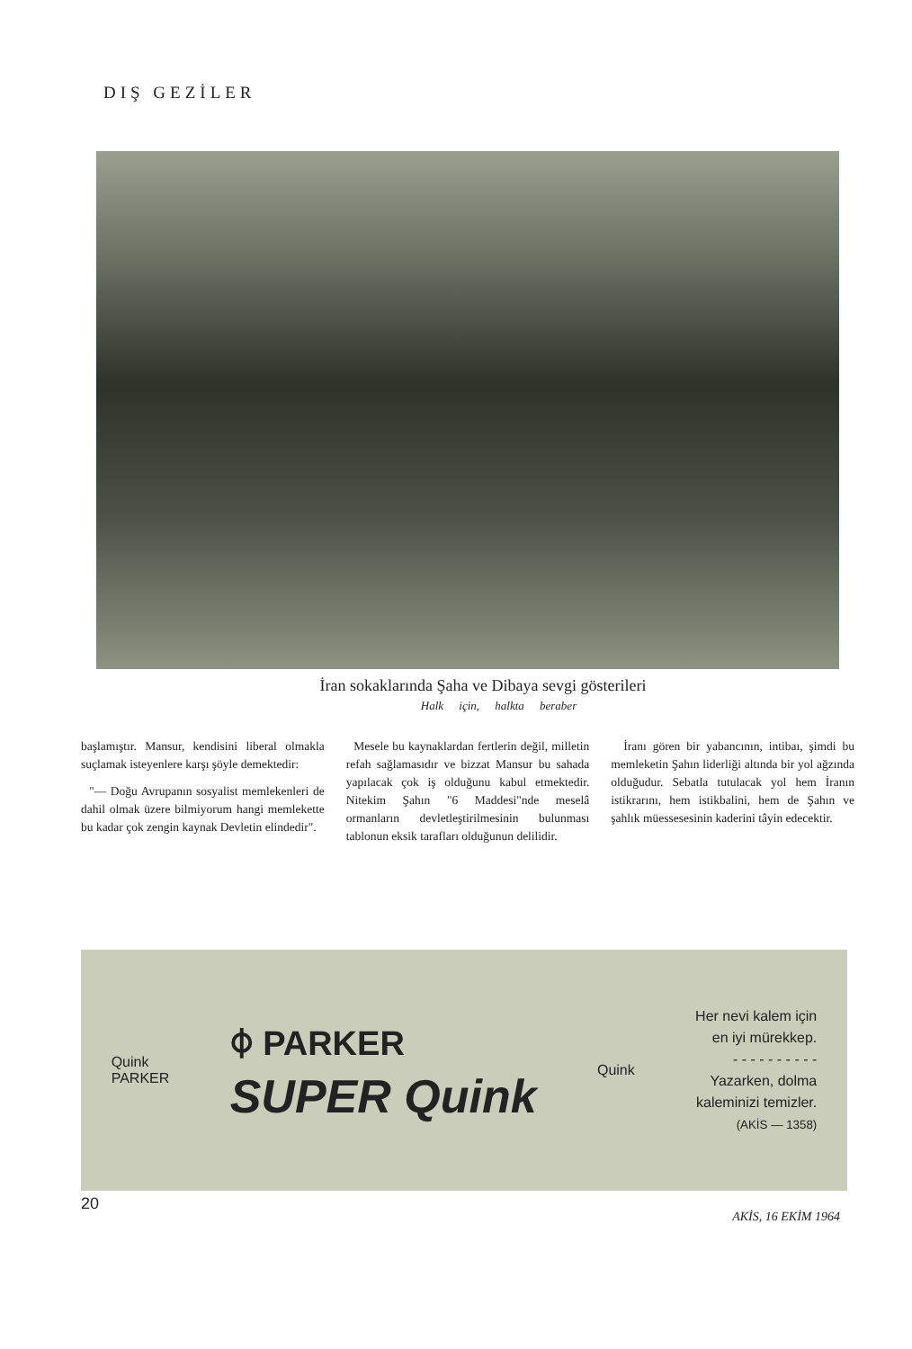DIŞ GEZİLER
İran sokaklarında Şaha ve Dibaya sevgi gösterileri
Halk için, halkta beraber
başlamıştır. Mansur, kendisini liberal olmakla suçlamak isteyenlere karşı şöyle demektedir:
"— Doğu Avrupanın sosyalist memlekenleri de dahil olmak üzere bilmiyorum hangi memlekette bu kadar çok zengin kaynak Devletin elindedir".
Mesele bu kaynaklardan fertlerin değil, milletin refah sağlamasıdır ve bizzat Mansur bu sahada yapılacak çok iş olduğunu kabul etmektedir. Nitekim Şahın "6 Maddesi"nde meselâ ormanların devletleştirilmesinin bulunması tablonun eksik tarafları olduğunun delilidir.
İranı gören bir yabancının, intibaı, şimdi bu memleketin Şahın liderliği altında bir yol ağzında olduğudur. Sebatla tutulacak yol hem İranın istikrarını, hem istikbalini, hem de Şahın ve şahlık müessesesinin kaderini tâyin edecektir.
Quink
PARKER
⌽ PARKER
SUPER Quink
Quink
Her nevi kalem için
en iyi mürekkep.
- - - - - - - - - -
Yazarken, dolma
kaleminizi temizler.
(AKİS — 1358)
20
AKİS, 16 EKİM 1964